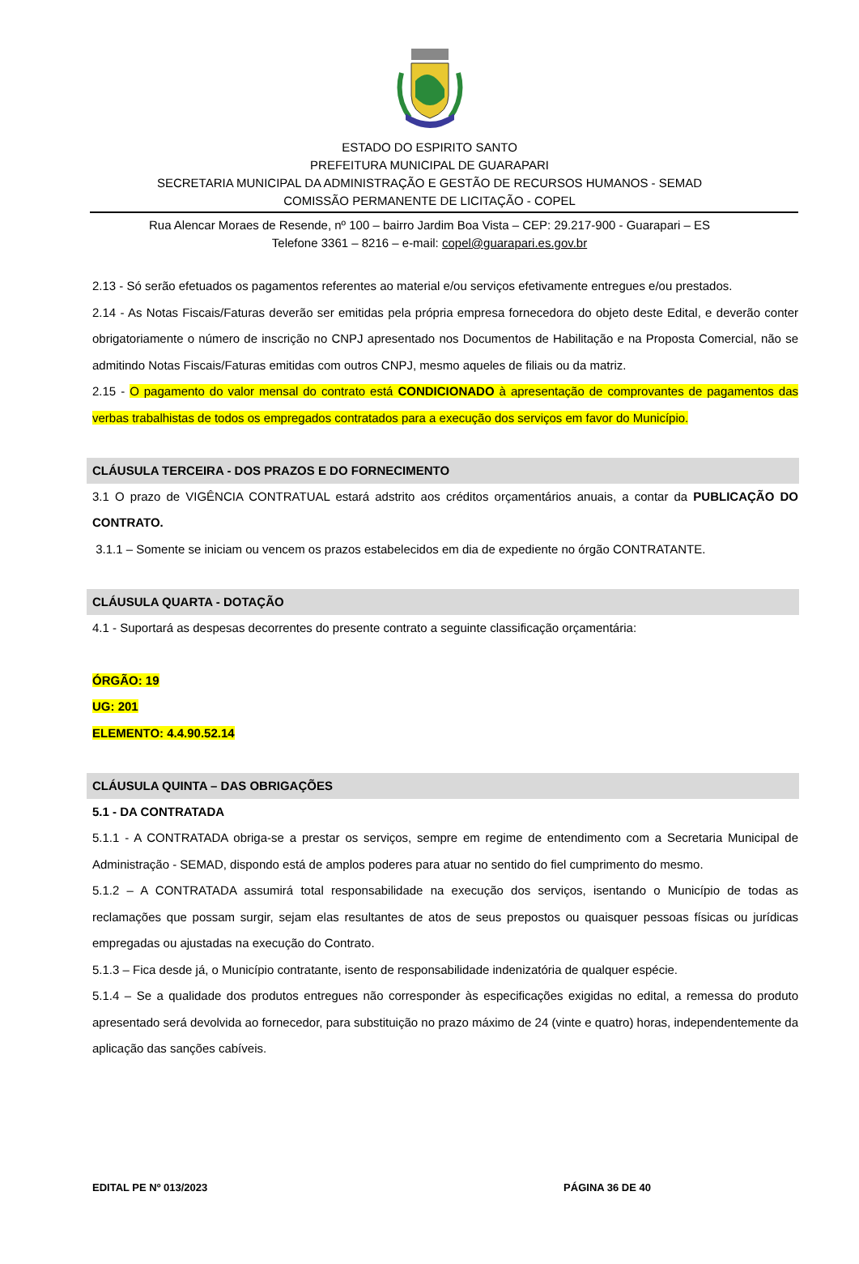ESTADO DO ESPIRITO SANTO
PREFEITURA MUNICIPAL DE GUARAPARI
SECRETARIA MUNICIPAL DA ADMINISTRAÇÃO E GESTÃO DE RECURSOS HUMANOS - SEMAD
COMISSÃO PERMANENTE DE LICITAÇÃO - COPEL
Rua Alencar Moraes de Resende, nº 100 – bairro Jardim Boa Vista – CEP: 29.217-900 - Guarapari – ES
Telefone 3361 – 8216 – e-mail: copel@guarapari.es.gov.br
2.13 - Só serão efetuados os pagamentos referentes ao material e/ou serviços efetivamente entregues e/ou prestados.
2.14 - As Notas Fiscais/Faturas deverão ser emitidas pela própria empresa fornecedora do objeto deste Edital, e deverão conter obrigatoriamente o número de inscrição no CNPJ apresentado nos Documentos de Habilitação e na Proposta Comercial, não se admitindo Notas Fiscais/Faturas emitidas com outros CNPJ, mesmo aqueles de filiais ou da matriz.
2.15 - O pagamento do valor mensal do contrato está CONDICIONADO à apresentação de comprovantes de pagamentos das verbas trabalhistas de todos os empregados contratados para a execução dos serviços em favor do Município.
CLÁUSULA TERCEIRA - DOS PRAZOS E DO FORNECIMENTO
3.1 O prazo de VIGÊNCIA CONTRATUAL estará adstrito aos créditos orçamentários anuais, a contar da PUBLICAÇÃO DO CONTRATO.
3.1.1 – Somente se iniciam ou vencem os prazos estabelecidos em dia de expediente no órgão CONTRATANTE.
CLÁUSULA QUARTA - DOTAÇÃO
4.1 - Suportará as despesas decorrentes do presente contrato a seguinte classificação orçamentária:
ÓRGÃO: 19
UG: 201
ELEMENTO: 4.4.90.52.14
CLÁUSULA QUINTA – DAS OBRIGAÇÕES
5.1 - DA CONTRATADA
5.1.1 - A CONTRATADA obriga-se a prestar os serviços, sempre em regime de entendimento com a Secretaria Municipal de Administração - SEMAD, dispondo está de amplos poderes para atuar no sentido do fiel cumprimento do mesmo.
5.1.2 – A CONTRATADA assumirá total responsabilidade na execução dos serviços, isentando o Município de todas as reclamações que possam surgir, sejam elas resultantes de atos de seus prepostos ou quaisquer pessoas físicas ou jurídicas empregadas ou ajustadas na execução do Contrato.
5.1.3 – Fica desde já, o Município contratante, isento de responsabilidade indenizatória de qualquer espécie.
5.1.4 – Se a qualidade dos produtos entregues não corresponder às especificações exigidas no edital, a remessa do produto apresentado será devolvida ao fornecedor, para substituição no prazo máximo de 24 (vinte e quatro) horas, independentemente da aplicação das sanções cabíveis.
EDITAL PE Nº 013/2023 PÁGINA 36 DE 40